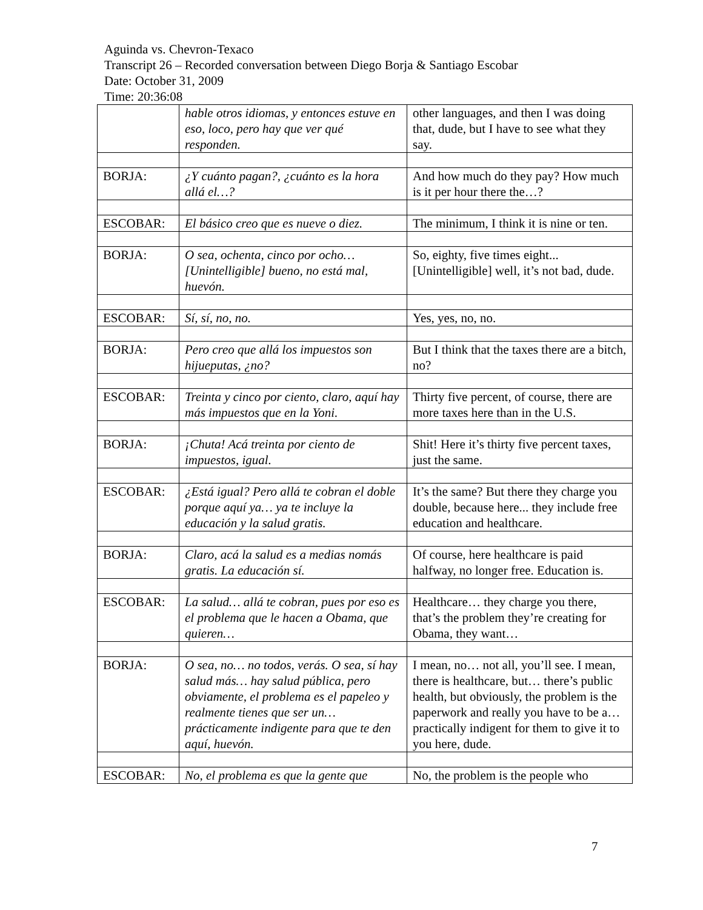Aguinda vs. Chevron-Texaco
Transcript 26 – Recorded conversation between Diego Borja & Santiago Escobar
Date: October 31, 2009
Time: 20:36:08
| | hable otros idiomas, y entonces estuve en eso, loco, pero hay que ver qué responden. | other languages, and then I was doing that, dude, but I have to see what they say. |
| BORJA: | ¿Y cuánto pagan?, ¿cuánto es la hora allá el…? | And how much do they pay? How much is it per hour there the…? |
| ESCOBAR: | El básico creo que es nueve o diez. | The minimum, I think it is nine or ten. |
| BORJA: | O sea, ochenta, cinco por ocho… [Unintelligible] bueno, no está mal, huevón. | So, eighty, five times eight... [Unintelligible] well, it’s not bad, dude. |
| ESCOBAR: | Sí, sí, no, no. | Yes, yes, no, no. |
| BORJA: | Pero creo que allá los impuestos son hijueputas, ¿no? | But I think that the taxes there are a bitch, no? |
| ESCOBAR: | Treinta y cinco por ciento, claro, aquí hay más impuestos que en la Yoni. | Thirty five percent, of course, there are more taxes here than in the U.S. |
| BORJA: | ¡Chuta! Acá treinta por ciento de impuestos, igual. | Shit! Here it’s thirty five percent taxes, just the same. |
| ESCOBAR: | ¿Está igual? Pero allá te cobran el doble porque aquí ya… ya te incluye la educación y la salud gratis. | It’s the same? But there they charge you double, because here... they include free education and healthcare. |
| BORJA: | Claro, acá la salud es a medias nomás gratis. La educación sí. | Of course, here healthcare is paid halfway, no longer free. Education is. |
| ESCOBAR: | La salud… allá te cobran, pues por eso es el problema que le hacen a Obama, que quieren… | Healthcare… they charge you there, that’s the problem they’re creating for Obama, they want… |
| BORJA: | O sea, no… no todos, verás. O sea, sí hay salud más… hay salud pública, pero obviamente, el problema es el papeleo y realmente tienes que ser un… prácticamente indigente para que te den aquí, huevón. | I mean, no… not all, you’ll see. I mean, there is healthcare, but… there’s public health, but obviously, the problem is the paperwork and really you have to be a… practically indigent for them to give it to you here, dude. |
| ESCOBAR: | No, el problema es que la gente que | No, the problem is the people who |
7